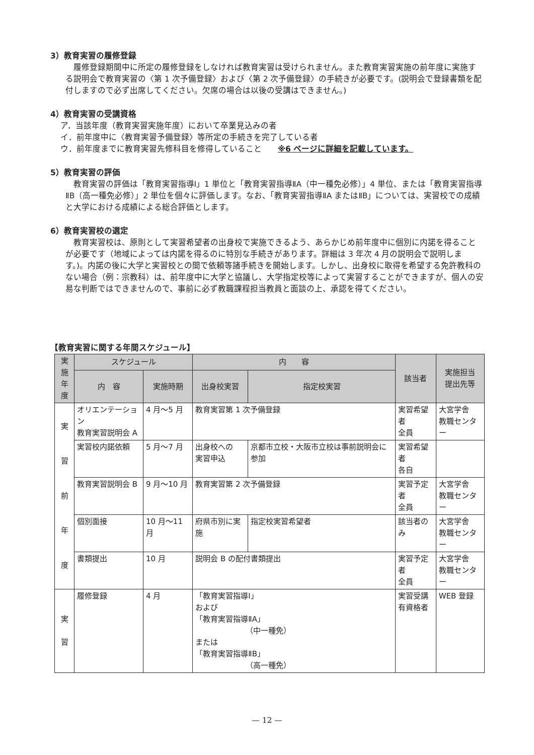3）教育実習の履修登録
履修登録期間中に所定の履修登録をしなければ教育実習は受けられません。また教育実習実施の前年度に実施する説明会で教育実習の〈第 1 次予備登録〉および〈第 2 次予備登録〉の手続きが必要です。(説明会で登録書類を配付しますので必ず出席してください。欠席の場合は以後の受講はできません。)
4）教育実習の受講資格
ア．当該年度（教育実習実施年度）において卒業見込みの者
イ．前年度中に〈教育実習予備登録〉等所定の手続きを完了している者
ウ．前年度までに教育実習先修科目を修得していること　　※6 ページに詳細を記載しています。
5）教育実習の評価
教育実習の評価は「教育実習指導Ⅰ」1 単位と「教育実習指導ⅡA（中一種免必修）」4 単位、または「教育実習指導ⅡB（高一種免必修）」2 単位を個々に評価します。なお、「教育実習指導ⅡA またはⅡB」については、実習校での成績と大学における成績による総合評価とします。
6）教育実習校の選定
教育実習校は、原則として実習希望者の出身校で実施できるよう、あらかじめ前年度中に個別に内諾を得ることが必要です（地域によっては内諾を得るのに特別な手続きがあります。詳細は 3 年次 4 月の説明会で説明します。)。内諾の後に大学と実習校との間で依頼等諸手続きを開始します。しかし、出身校に取得を希望する免許教科のない場合（例：宗教科）は、前年度中に大学と協議し、大学指定校等によって実習することができますが、個人の安易な判断ではできませんので、事前に必ず教職課程担当教員と面談の上、承認を得てください。
【教育実習に関する年間スケジュール】
| 実施年度 | スケジュール | | 内 容 | | 該当者 | 実施担当 提出先等 |
| --- | --- | --- | --- | --- | --- | --- |
| | 内 容 | 実施時期 | 出身校実習 | 指定校実習 | | |
| 実 習 前 年 度 | オリエンテーション 教育実習説明会 A | 4 月〜5 月 | 教育実習第 1 次予備登録 | | 実習希望者 全員 | 大宮学舎 教職センター |
| | 実習校内諾依頼 | 5 月〜7 月 | 出身校への 実習申込 | 京都市立校・大阪市立校は事前説明会に参加 | 実習希望者 各自 | |
| | 教育実習説明会 B | 9 月〜10 月 | 教育実習第 2 次予備登録 | | 実習予定者 全員 | 大宮学舎 教職センター |
| | 個別面接 | 10 月〜11 月 | 府県市別に実施 | 指定校実習希望者 | 該当者のみ | 大宮学舎 教職センター |
| | 書類提出 | 10 月 | 説明会 B の配付書類提出 | | 実習予定者 全員 | 大宮学舎 教職センター |
| 実 習 | 履修登録 | 4 月 | 「教育実習指導Ⅰ」 および 「教育実習指導ⅡA」 （中一種免） または 「教育実習指導ⅡB」 （高一種免） | | 実習受講 有資格者 | WEB 登録 |
— 12 —